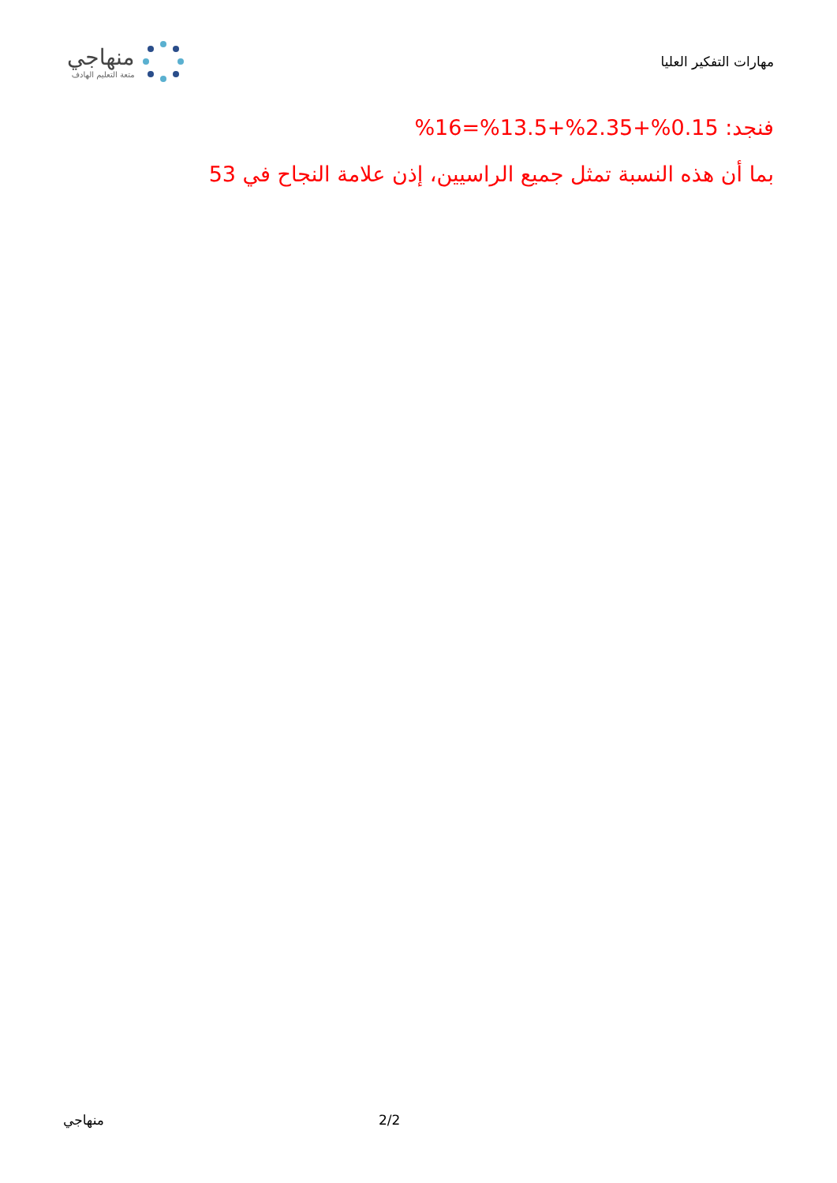مهارات التفكير العليا
منهاجي
متعة التعليم الهادف
فنجد: 0.15%+2.35%+13.5%=16%
بما أن هذه النسبة تمثل جميع الراسيين، إذن علامة النجاح في 53
منهاجي 2/2